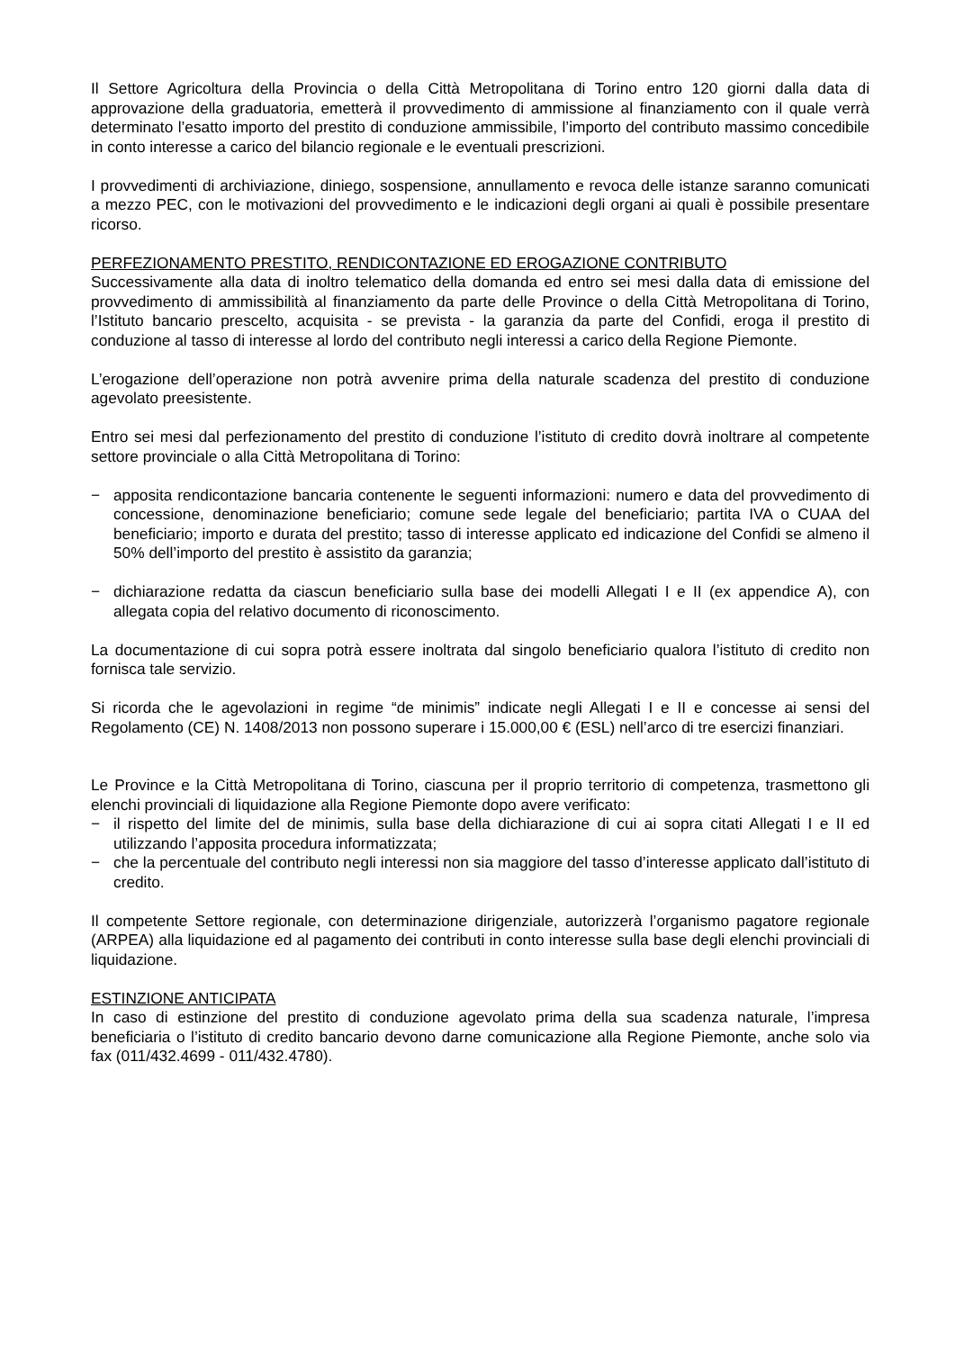Il Settore Agricoltura della Provincia o della Città Metropolitana di Torino entro 120 giorni dalla data di approvazione della graduatoria, emetterà il provvedimento di ammissione al finanziamento con il quale verrà determinato l’esatto importo del prestito di conduzione ammissibile, l’importo del contributo massimo concedibile in conto interesse a carico del bilancio regionale e le eventuali prescrizioni.
I provvedimenti di archiviazione, diniego, sospensione, annullamento e revoca delle istanze saranno comunicati a mezzo PEC, con le motivazioni del provvedimento e le indicazioni degli organi ai quali è possibile presentare ricorso.
PERFEZIONAMENTO PRESTITO, RENDICONTAZIONE ED EROGAZIONE CONTRIBUTO
Successivamente alla data di inoltro telematico della domanda ed entro sei mesi dalla data di emissione del provvedimento di ammissibilità al finanziamento da parte delle Province o della Città Metropolitana di Torino, l’Istituto bancario prescelto, acquisita - se prevista - la garanzia da parte del Confidi, eroga il prestito di conduzione al tasso di interesse al lordo del contributo negli interessi a carico della Regione Piemonte.
L’erogazione dell’operazione non potrà avvenire prima della naturale scadenza del prestito di conduzione agevolato preesistente.
Entro sei mesi dal perfezionamento del prestito di conduzione l’istituto di credito dovrà inoltrare al competente settore provinciale o alla Città Metropolitana di Torino:
− apposita rendicontazione bancaria contenente le seguenti informazioni: numero e data del provvedimento di concessione, denominazione beneficiario; comune sede legale del beneficiario; partita IVA o CUAA del beneficiario; importo e durata del prestito; tasso di interesse applicato ed indicazione del Confidi se almeno il 50% dell’importo del prestito è assistito da garanzia;
− dichiarazione redatta da ciascun beneficiario sulla base dei modelli Allegati I e II (ex appendice A), con allegata copia del relativo documento di riconoscimento.
La documentazione di cui sopra potrà essere inoltrata dal singolo beneficiario qualora l’istituto di credito non fornisca tale servizio.
Si ricorda che le agevolazioni in regime “de minimis” indicate negli Allegati I e II e concesse ai sensi del Regolamento (CE) N. 1408/2013 non possono superare i 15.000,00 € (ESL) nell’arco di tre esercizi finanziari.
Le Province e la Città Metropolitana di Torino, ciascuna per il proprio territorio di competenza, trasmettono gli elenchi provinciali di liquidazione alla Regione Piemonte dopo avere verificato:
− il rispetto del limite del de minimis, sulla base della dichiarazione di cui ai sopra citati Allegati I e II ed utilizzando l’apposita procedura informatizzata;
− che la percentuale del contributo negli interessi non sia maggiore del tasso d’interesse applicato dall’istituto di credito.
Il competente Settore regionale, con determinazione dirigenziale, autorizzerà l’organismo pagatore regionale (ARPEA) alla liquidazione ed al pagamento dei contributi in conto interesse sulla base degli elenchi provinciali di liquidazione.
ESTINZIONE ANTICIPATA
In caso di estinzione del prestito di conduzione agevolato prima della sua scadenza naturale, l’impresa beneficiaria o l’istituto di credito bancario devono darne comunicazione alla Regione Piemonte, anche solo via fax (011/432.4699 - 011/432.4780).